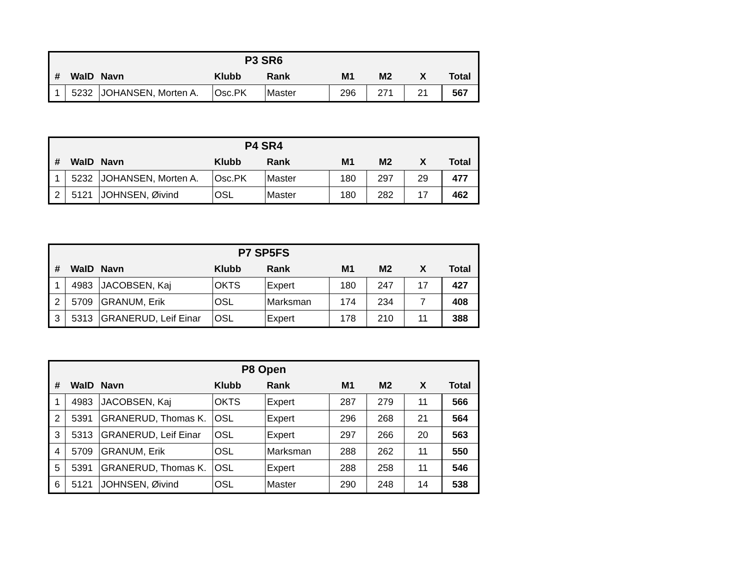| P3 SR6 | | | | | | | | |
| --- | --- | --- | --- | --- | --- | --- | --- | --- |
| # | WaID | Navn | Klubb | Rank | M1 | M2 | X | Total |
| 1 | 5232 | JOHANSEN, Morten A. | Osc.PK | Master | 296 | 271 | 21 | 567 |
| P4 SR4 | | | | | | | | |
| --- | --- | --- | --- | --- | --- | --- | --- | --- |
| # | WaID | Navn | Klubb | Rank | M1 | M2 | X | Total |
| 1 | 5232 | JOHANSEN, Morten A. | Osc.PK | Master | 180 | 297 | 29 | 477 |
| 2 | 5121 | JOHNSEN, Øivind | OSL | Master | 180 | 282 | 17 | 462 |
| P7 SP5FS | | | | | | | | |
| --- | --- | --- | --- | --- | --- | --- | --- | --- |
| # | WaID | Navn | Klubb | Rank | M1 | M2 | X | Total |
| 1 | 4983 | JACOBSEN, Kaj | OKTS | Expert | 180 | 247 | 17 | 427 |
| 2 | 5709 | GRANUM, Erik | OSL | Marksman | 174 | 234 | 7 | 408 |
| 3 | 5313 | GRANERUD, Leif Einar | OSL | Expert | 178 | 210 | 11 | 388 |
| P8 Open | | | | | | | | |
| --- | --- | --- | --- | --- | --- | --- | --- | --- |
| # | WaID | Navn | Klubb | Rank | M1 | M2 | X | Total |
| 1 | 4983 | JACOBSEN, Kaj | OKTS | Expert | 287 | 279 | 11 | 566 |
| 2 | 5391 | GRANERUD, Thomas K. | OSL | Expert | 296 | 268 | 21 | 564 |
| 3 | 5313 | GRANERUD, Leif Einar | OSL | Expert | 297 | 266 | 20 | 563 |
| 4 | 5709 | GRANUM, Erik | OSL | Marksman | 288 | 262 | 11 | 550 |
| 5 | 5391 | GRANERUD, Thomas K. | OSL | Expert | 288 | 258 | 11 | 546 |
| 6 | 5121 | JOHNSEN, Øivind | OSL | Master | 290 | 248 | 14 | 538 |